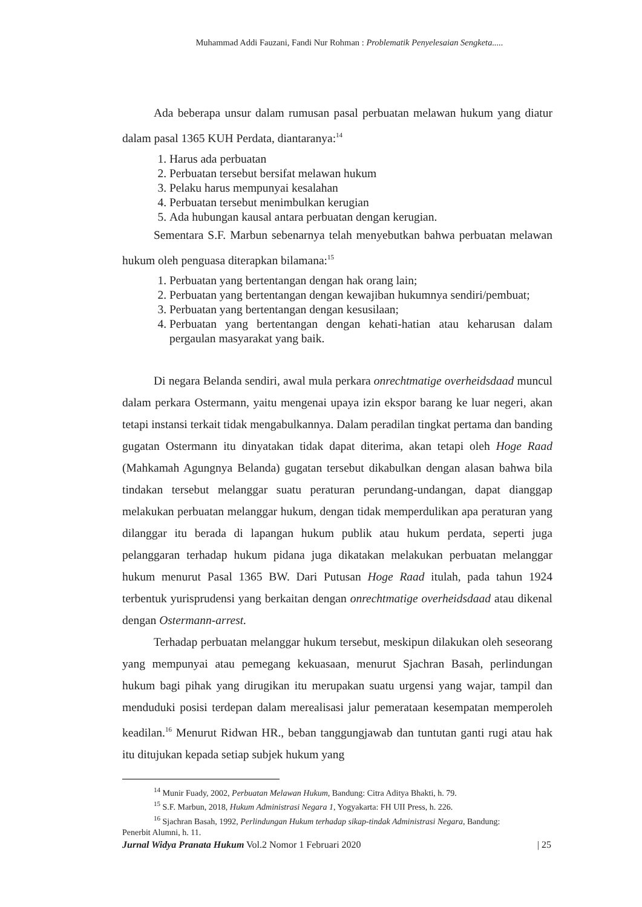Muhammad Addi Fauzani, Fandi Nur Rohman : Problematik Penyelesaian Sengketa.....
Ada beberapa unsur dalam rumusan pasal perbuatan melawan hukum yang diatur dalam pasal 1365 KUH Perdata, diantaranya:<sup>14</sup>
1. Harus ada perbuatan
2. Perbuatan tersebut bersifat melawan hukum
3. Pelaku harus mempunyai kesalahan
4. Perbuatan tersebut menimbulkan kerugian
5. Ada hubungan kausal antara perbuatan dengan kerugian.
Sementara S.F. Marbun sebenarnya telah menyebutkan bahwa perbuatan melawan hukum oleh penguasa diterapkan bilamana:<sup>15</sup>
1. Perbuatan yang bertentangan dengan hak orang lain;
2. Perbuatan yang bertentangan dengan kewajiban hukumnya sendiri/pembuat;
3. Perbuatan yang bertentangan dengan kesusilaan;
4. Perbuatan yang bertentangan dengan kehati-hatian atau keharusan dalam pergaulan masyarakat yang baik.
Di negara Belanda sendiri, awal mula perkara onrechtmatige overheidsdaad muncul dalam perkara Ostermann, yaitu mengenai upaya izin ekspor barang ke luar negeri, akan tetapi instansi terkait tidak mengabulkannya. Dalam peradilan tingkat pertama dan banding gugatan Ostermann itu dinyatakan tidak dapat diterima, akan tetapi oleh Hoge Raad (Mahkamah Agungnya Belanda) gugatan tersebut dikabulkan dengan alasan bahwa bila tindakan tersebut melanggar suatu peraturan perundang-undangan, dapat dianggap melakukan perbuatan melanggar hukum, dengan tidak memperdulikan apa peraturan yang dilanggar itu berada di lapangan hukum publik atau hukum perdata, seperti juga pelanggaran terhadap hukum pidana juga dikatakan melakukan perbuatan melanggar hukum menurut Pasal 1365 BW. Dari Putusan Hoge Raad itulah, pada tahun 1924 terbentuk yurisprudensi yang berkaitan dengan onrechtmatige overheidsdaad atau dikenal dengan Ostermann-arrest.
Terhadap perbuatan melanggar hukum tersebut, meskipun dilakukan oleh seseorang yang mempunyai atau pemegang kekuasaan, menurut Sjachran Basah, perlindungan hukum bagi pihak yang dirugikan itu merupakan suatu urgensi yang wajar, tampil dan menduduki posisi terdepan dalam merealisasi jalur pemerataan kesempatan memperoleh keadilan.<sup>16</sup> Menurut Ridwan HR., beban tanggungjawab dan tuntutan ganti rugi atau hak itu ditujukan kepada setiap subjek hukum yang
<sup>14</sup> Munir Fuady, 2002, Perbuatan Melawan Hukum, Bandung: Citra Aditya Bhakti, h. 79.
<sup>15</sup> S.F. Marbun, 2018, Hukum Administrasi Negara 1, Yogyakarta: FH UII Press, h. 226.
<sup>16</sup> Sjachran Basah, 1992, Perlindungan Hukum terhadap sikap-tindak Administrasi Negara, Bandung:
Penerbit Alumni, h. 11.
Jurnal Widya Pranata Hukum Vol.2 Nomor 1 Februari 2020 | 25